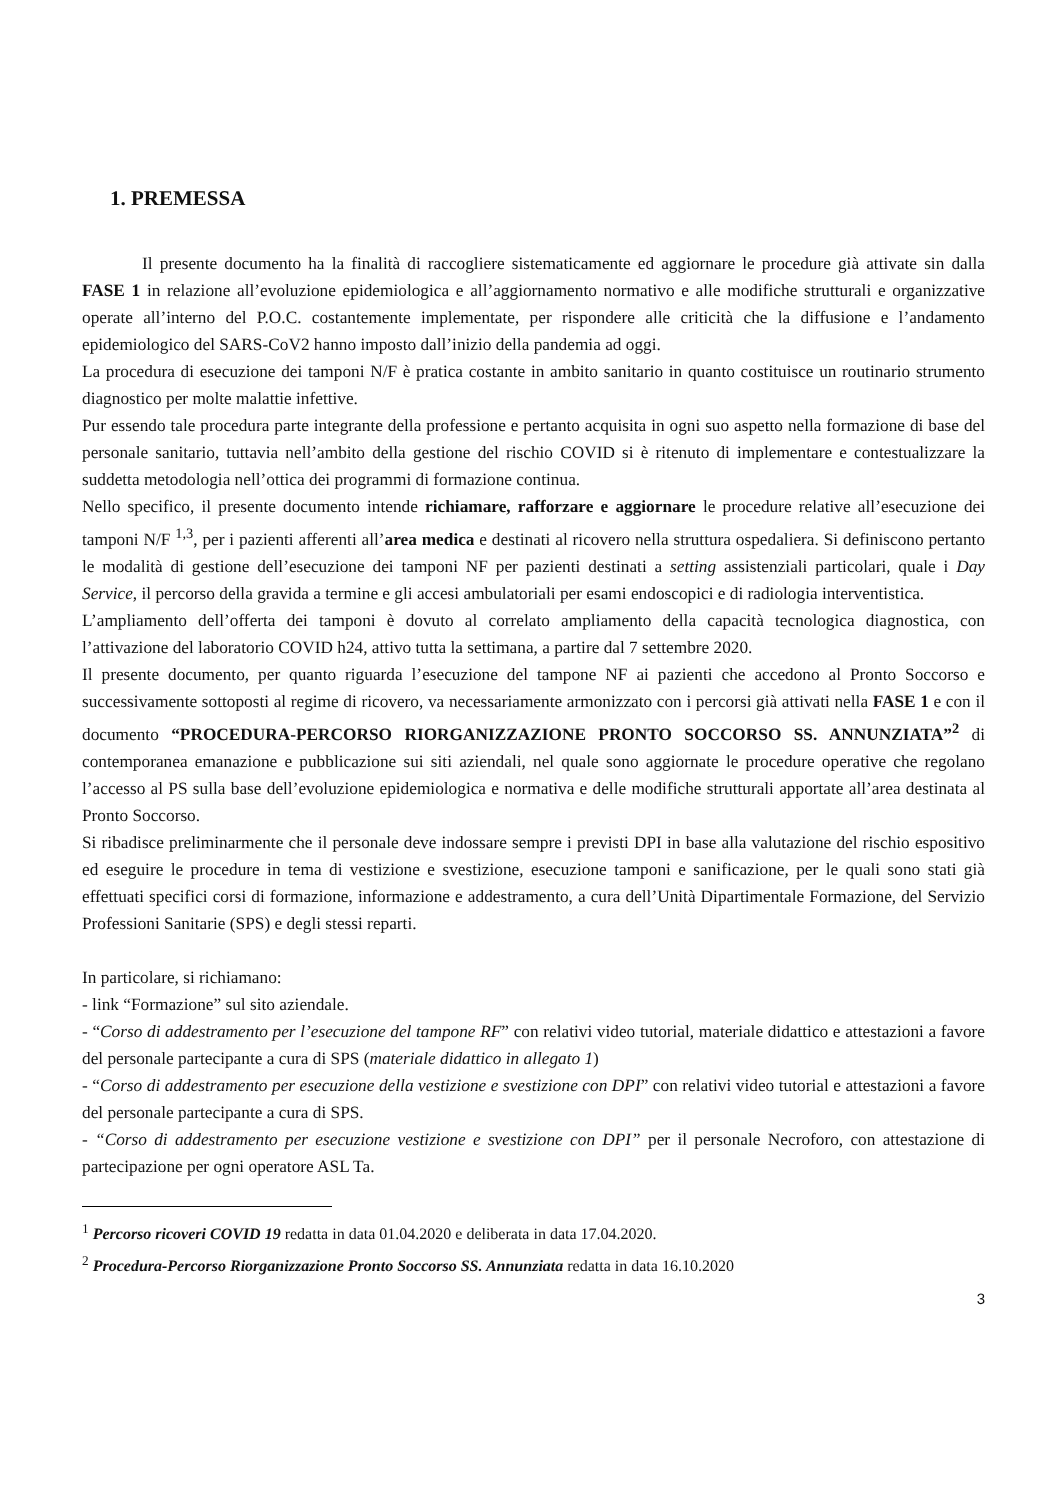1. PREMESSA
Il presente documento ha la finalità di raccogliere sistematicamente ed aggiornare le procedure già attivate sin dalla FASE 1 in relazione all’evoluzione epidemiologica e all’aggiornamento normativo e alle modifiche strutturali e organizzative operate all’interno del P.O.C. costantemente implementate, per rispondere alle criticità che la diffusione e l’andamento epidemiologico del SARS-CoV2 hanno imposto dall’inizio della pandemia ad oggi.
La procedura di esecuzione dei tamponi N/F è pratica costante in ambito sanitario in quanto costituisce un routinario strumento diagnostico per molte malattie infettive.
Pur essendo tale procedura parte integrante della professione e pertanto acquisita in ogni suo aspetto nella formazione di base del personale sanitario, tuttavia nell’ambito della gestione del rischio COVID si è ritenuto di implementare e contestualizzare la suddetta metodologia nell’ottica dei programmi di formazione continua.
Nello specifico, il presente documento intende richiamare, rafforzare e aggiornare le procedure relative all’esecuzione dei tamponi N/F <sup>1,3</sup>, per i pazienti afferenti all’area medica e destinati al ricovero nella struttura ospedaliera. Si definiscono pertanto le modalità di gestione dell’esecuzione dei tamponi NF per pazienti destinati a setting assistenziali particolari, quale i Day Service, il percorso della gravida a termine e gli accesi ambulatoriali per esami endoscopici e di radiologia interventistica.
L’ampliamento dell’offerta dei tamponi è dovuto al correlato ampliamento della capacità tecnologica diagnostica, con l’attivazione del laboratorio COVID h24, attivo tutta la settimana, a partire dal 7 settembre 2020.
Il presente documento, per quanto riguarda l’esecuzione del tampone NF ai pazienti che accedono al Pronto Soccorso e successivamente sottoposti al regime di ricovero, va necessariamente armonizzato con i percorsi già attivati nella FASE 1 e con il documento “PROCEDURA-PERCORSO RIORGANIZZAZIONE PRONTO SOCCORSO SS. ANNUNZIATA”<sup>2</sup> di contemporanea emanazione e pubblicazione sui siti aziendali, nel quale sono aggiornate le procedure operative che regolano l’accesso al PS sulla base dell’evoluzione epidemiologica e normativa e delle modifiche strutturali apportate all’area destinata al Pronto Soccorso.
Si ribadisce preliminarmente che il personale deve indossare sempre i previsti DPI in base alla valutazione del rischio espositivo ed eseguire le procedure in tema di vestizione e svestizione, esecuzione tamponi e sanificazione, per le quali sono stati già effettuati specifici corsi di formazione, informazione e addestramento, a cura dell’Unità Dipartimentale Formazione, del Servizio Professioni Sanitarie (SPS) e degli stessi reparti.
In particolare, si richiamano:
- link “Formazione” sul sito aziendale.
- “Corso di addestramento per l’esecuzione del tampone RF” con relativi video tutorial, materiale didattico e attestazioni a favore del personale partecipante a cura di SPS (materiale didattico in allegato 1)
- “Corso di addestramento per esecuzione della vestizione e svestizione con DPI” con relativi video tutorial e attestazioni a favore del personale partecipante a cura di SPS.
- “Corso di addestramento per esecuzione vestizione e svestizione con DPI” per il personale Necroforo, con attestazione di partecipazione per ogni operatore ASL Ta.
<sup>1</sup> Percorso ricoveri COVID 19 redatta in data 01.04.2020 e deliberata in data 17.04.2020.
<sup>2</sup> Procedura-Percorso Riorganizzazione Pronto Soccorso SS. Annunziata redatta in data 16.10.2020
3